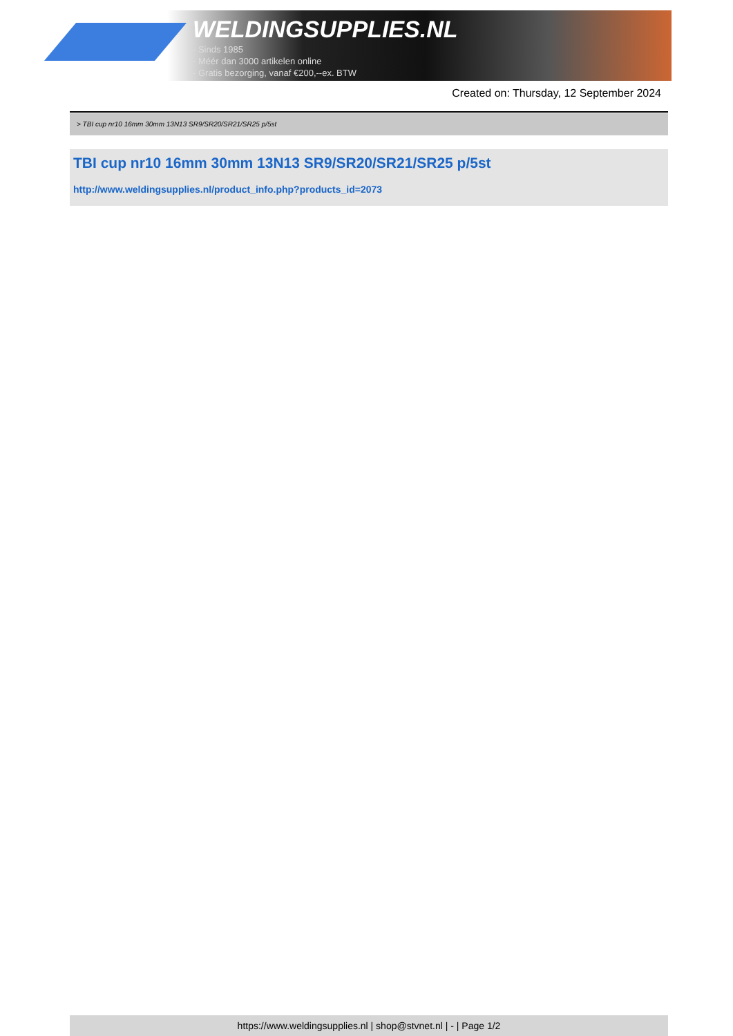WELDINGSUPPLIES.NL
- Sinds 1985
- Méér dan 3000 artikelen online
- Gratis bezorging, vanaf €200,--ex. BTW
Created on: Thursday, 12 September 2024
> TBI cup nr10 16mm 30mm 13N13 SR9/SR20/SR21/SR25 p/5st
TBI cup nr10 16mm 30mm 13N13 SR9/SR20/SR21/SR25 p/5st
http://www.weldingsupplies.nl/product_info.php?products_id=2073
https://www.weldingsupplies.nl | shop@stvnet.nl | - | Page 1/2